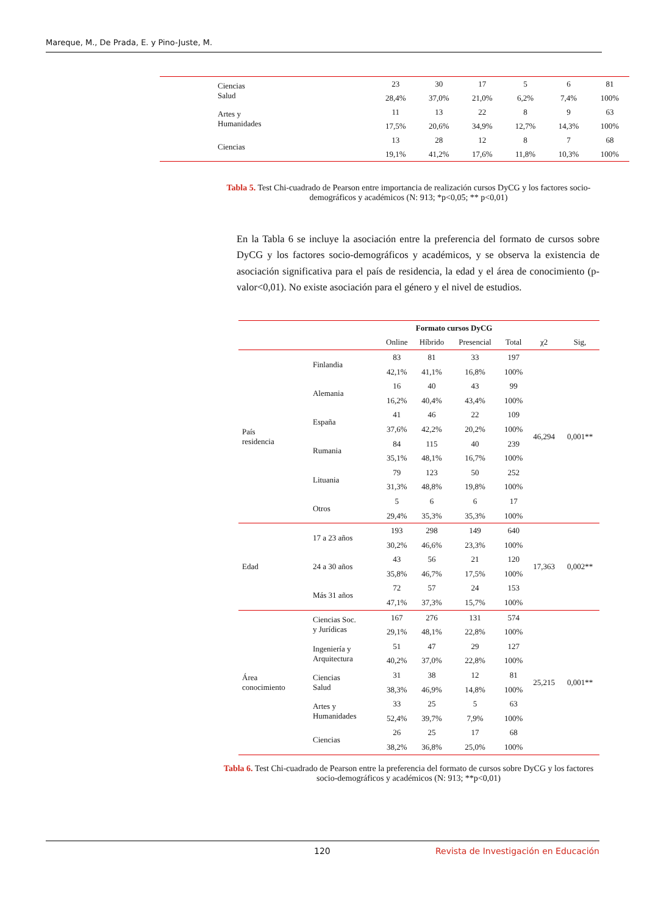Mareque, M., De Prada, E. y Pino-Juste, M.
| Ciencias Salud | 23 | 30 | 17 | 5 | 6 | 81 | |
| | 28,4% | 37,0% | 21,0% | 6,2% | 7,4% | 100% | |
| Artes y Humanidades | 11 | 13 | 22 | 8 | 9 | 63 | |
| | 17,5% | 20,6% | 34,9% | 12,7% | 14,3% | 100% | |
| Ciencias | 13 | 28 | 12 | 8 | 7 | 68 | |
| | 19,1% | 41,2% | 17,6% | 11,8% | 10,3% | 100% | |
Tabla 5. Test Chi-cuadrado de Pearson entre importancia de realización cursos DyCG y los factores socio-demográficos y académicos (N: 913; *p<0,05; ** p<0,01)
En la Tabla 6 se incluye la asociación entre la preferencia del formato de cursos sobre DyCG y los factores socio-demográficos y académicos, y se observa la existencia de asociación significativa para el país de residencia, la edad y el área de conocimiento (p-valor<0,01). No existe asociación para el género y el nivel de estudios.
| | | Formato cursos DyCG | | | | | |
| --- | --- | --- | --- | --- | --- | --- | --- |
| | | Online | Híbrido | Presencial | Total | χ2 | Sig, |
| País residencia | Finlandia | 83 | 81 | 33 | 197 | 46,294 | 0,001** |
| | | 42,1% | 41,1% | 16,8% | 100% | | |
| | Alemania | 16 | 40 | 43 | 99 | | |
| | | 16,2% | 40,4% | 43,4% | 100% | | |
| | España | 41 | 46 | 22 | 109 | | |
| | | 37,6% | 42,2% | 20,2% | 100% | | |
| | Rumania | 84 | 115 | 40 | 239 | | |
| | | 35,1% | 48,1% | 16,7% | 100% | | |
| | Lituania | 79 | 123 | 50 | 252 | | |
| | | 31,3% | 48,8% | 19,8% | 100% | | |
| | Otros | 5 | 6 | 6 | 17 | | |
| | | 29,4% | 35,3% | 35,3% | 100% | | |
| Edad | 17 a 23 años | 193 | 298 | 149 | 640 | 17,363 | 0,002** |
| | | 30,2% | 46,6% | 23,3% | 100% | | |
| | 24 a 30 años | 43 | 56 | 21 | 120 | | |
| | | 35,8% | 46,7% | 17,5% | 100% | | |
| | Más 31 años | 72 | 57 | 24 | 153 | | |
| | | 47,1% | 37,3% | 15,7% | 100% | | |
| Área conocimiento | Ciencias Soc. y Jurídicas | 167 | 276 | 131 | 574 | 25,215 | 0,001** |
| | | 29,1% | 48,1% | 22,8% | 100% | | |
| | Ingeniería y Arquitectura | 51 | 47 | 29 | 127 | | |
| | | 40,2% | 37,0% | 22,8% | 100% | | |
| | Ciencias Salud | 31 | 38 | 12 | 81 | | |
| | | 38,3% | 46,9% | 14,8% | 100% | | |
| | Artes y Humanidades | 33 | 25 | 5 | 63 | | |
| | | 52,4% | 39,7% | 7,9% | 100% | | |
| | Ciencias | 26 | 25 | 17 | 68 | | |
| | | 38,2% | 36,8% | 25,0% | 100% | | |
Tabla 6. Test Chi-cuadrado de Pearson entre la preferencia del formato de cursos sobre DyCG y los factores socio-demográficos y académicos (N: 913; **p<0,01)
120 Revista de Investigación en Educación